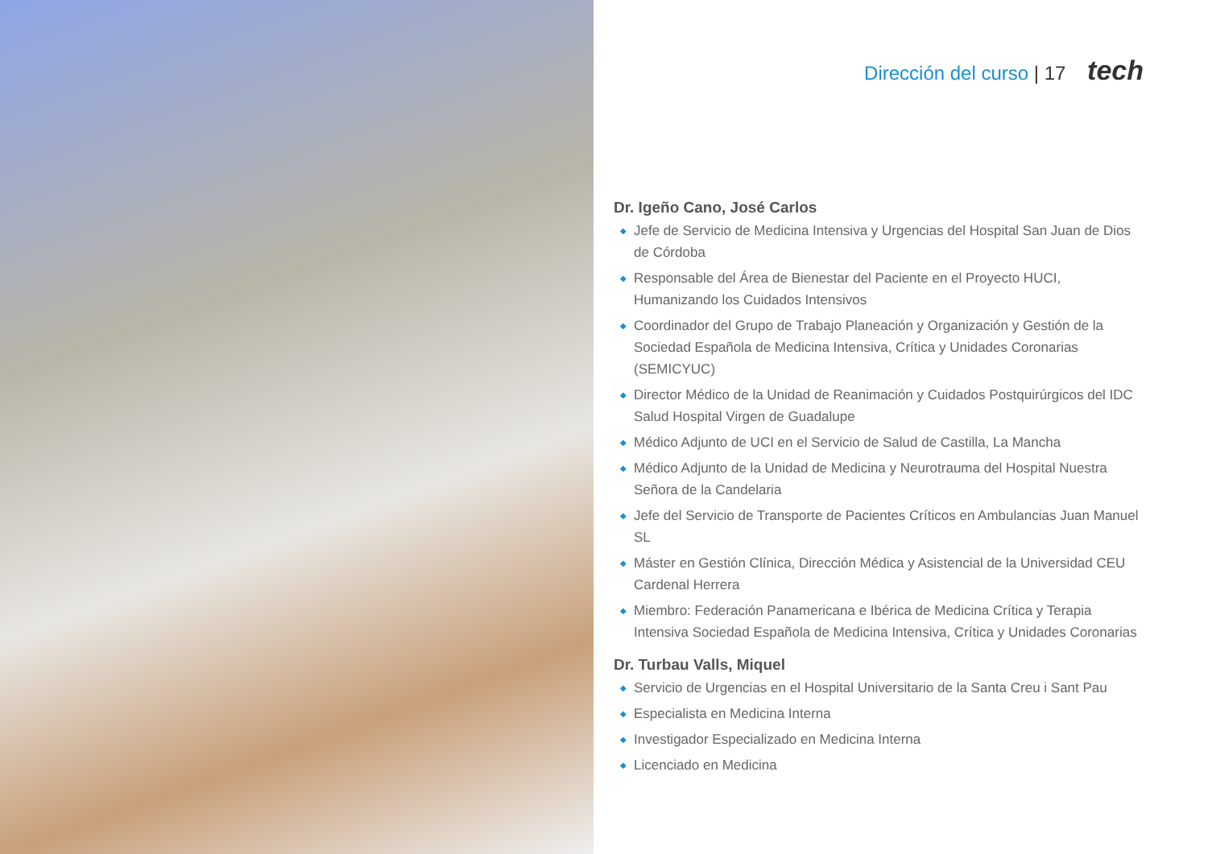Dirección del curso | 17 tech
Dr. Igeño Cano, José Carlos
◆ Jefe de Servicio de Medicina Intensiva y Urgencias del Hospital San Juan de Dios de Córdoba
◆ Responsable del Área de Bienestar del Paciente en el Proyecto HUCI, Humanizando los Cuidados Intensivos
◆ Coordinador del Grupo de Trabajo Planeación y Organización y Gestión de la Sociedad Española de Medicina Intensiva, Crítica y Unidades Coronarias (SEMICYUC)
◆ Director Médico de la Unidad de Reanimación y Cuidados Postquirúrgicos del IDC Salud Hospital Virgen de Guadalupe
◆ Médico Adjunto de UCI en el Servicio de Salud de Castilla, La Mancha
◆ Médico Adjunto de la Unidad de Medicina y Neurotrauma del Hospital Nuestra Señora de la Candelaria
◆ Jefe del Servicio de Transporte de Pacientes Críticos en Ambulancias Juan Manuel SL
◆ Máster en Gestión Clínica, Dirección Médica y Asistencial de la Universidad CEU Cardenal Herrera
◆ Miembro: Federación Panamericana e Ibérica de Medicina Crítica y Terapia Intensiva Sociedad Española de Medicina Intensiva, Crítica y Unidades Coronarias
Dr. Turbau Valls, Miquel
◆ Servicio de Urgencias en el Hospital Universitario de la Santa Creu i Sant Pau
◆ Especialista en Medicina Interna
◆ Investigador Especializado en Medicina Interna
◆ Licenciado en Medicina